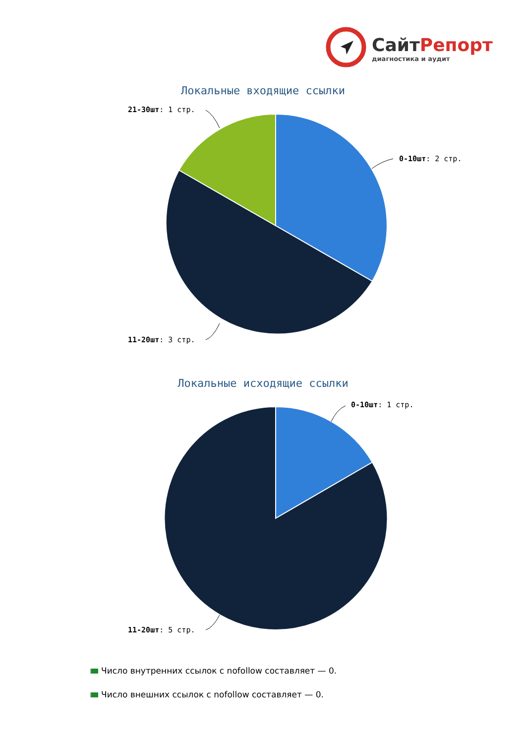СайтРепорт
диагностика и аудит
Локальные входящие ссылки
21-30шт: 1 стр.
0-10шт: 2 стр.
11-20шт: 3 стр.
Локальные исходящие ссылки
0-10шт: 1 стр.
11-20шт: 5 стр.
Число внутренних ссылок с nofollow составляет — 0.
Число внешних ссылок с nofollow составляет — 0.